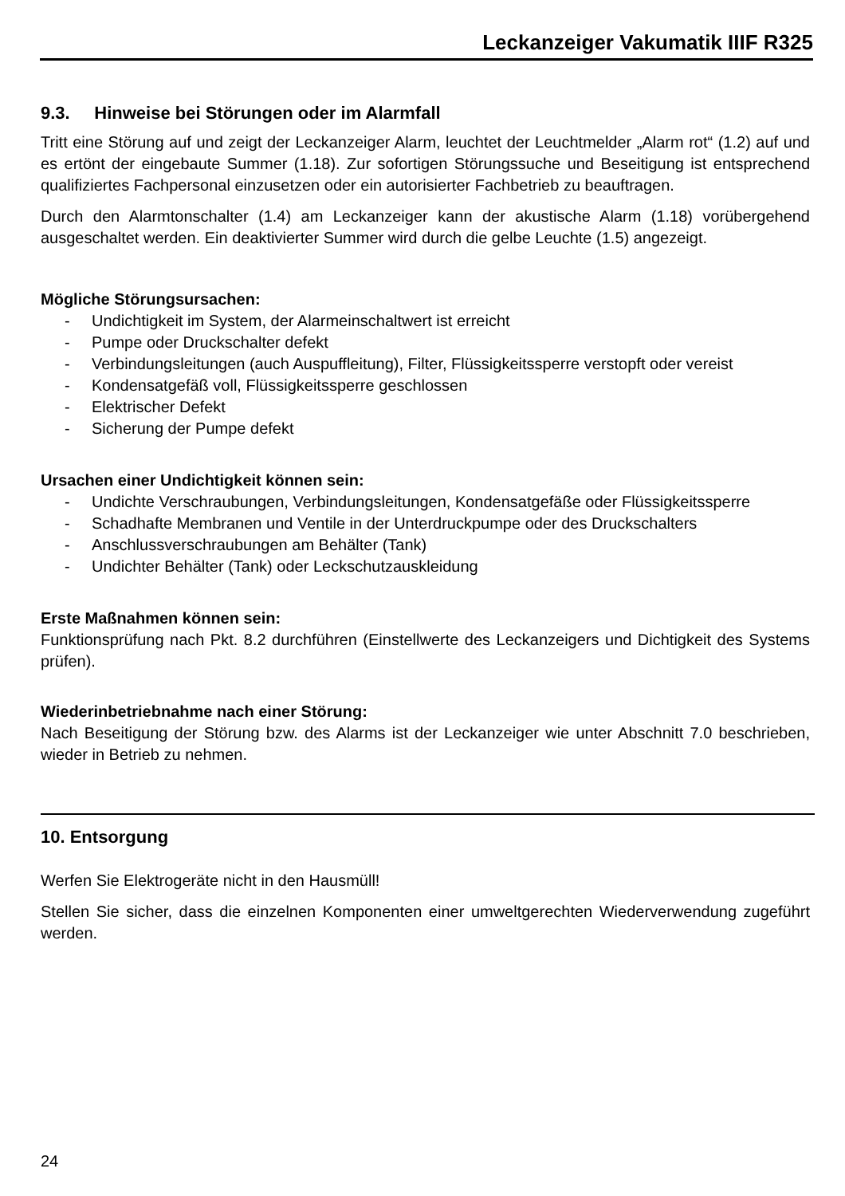Leckanzeiger Vakumatik IIIF R325
9.3. Hinweise bei Störungen oder im Alarmfall
Tritt eine Störung auf und zeigt der Leckanzeiger Alarm, leuchtet der Leuchtmelder „Alarm rot“ (1.2) auf und es ertönt der eingebaute Summer (1.18). Zur sofortigen Störungssuche und Beseitigung ist entsprechend qualifiziertes Fachpersonal einzusetzen oder ein autorisierter Fachbetrieb zu beauftragen.
Durch den Alarmtonschalter (1.4) am Leckanzeiger kann der akustische Alarm (1.18) vorübergehend ausgeschaltet werden. Ein deaktivierter Summer wird durch die gelbe Leuchte (1.5) angezeigt.
Mögliche Störungsursachen:
- Undichtigkeit im System, der Alarmeinschaltwert ist erreicht
- Pumpe oder Druckschalter defekt
- Verbindungsleitungen (auch Auspuffleitung), Filter, Flüssigkeitssperre verstopft oder vereist
- Kondensatgefäß voll, Flüssigkeitssperre geschlossen
- Elektrischer Defekt
- Sicherung der Pumpe defekt
Ursachen einer Undichtigkeit können sein:
- Undichte Verschraubungen, Verbindungsleitungen, Kondensatgefäße oder Flüssigkeitssperre
- Schadhafte Membranen und Ventile in der Unterdruckpumpe oder des Druckschalters
- Anschlussverschraubungen am Behälter (Tank)
- Undichter Behälter (Tank) oder Leckschutzauskleidung
Erste Maßnahmen können sein:
Funktionsprüfung nach Pkt. 8.2 durchführen (Einstellwerte des Leckanzeigers und Dichtigkeit des Systems prüfen).
Wiederinbetriebnahme nach einer Störung:
Nach Beseitigung der Störung bzw. des Alarms ist der Leckanzeiger wie unter Abschnitt 7.0 beschrieben, wieder in Betrieb zu nehmen.
10. Entsorgung
Werfen Sie Elektrogeräte nicht in den Hausmüll!
Stellen Sie sicher, dass die einzelnen Komponenten einer umweltgerechten Wiederverwendung zugeführt werden.
24